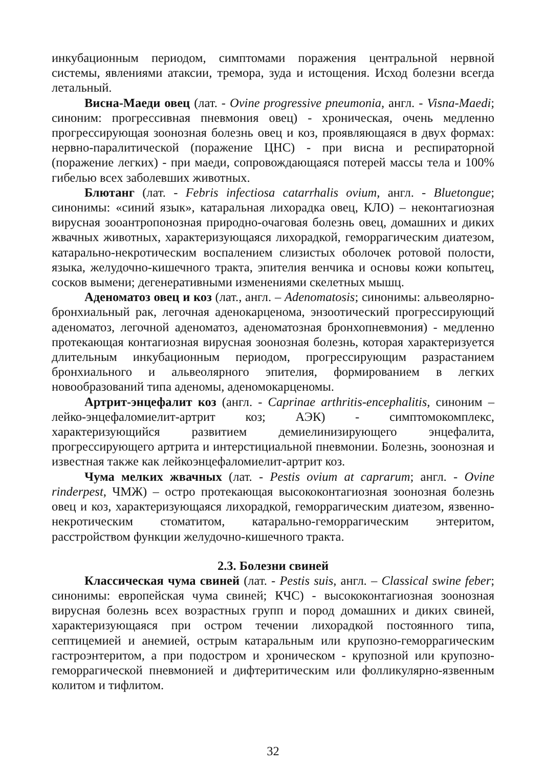инкубационным периодом, симптомами поражения центральной нервной системы, явлениями атаксии, тремора, зуда и истощения. Исход болезни всегда летальный.
Висна-Маеди овец (лат. - Ovine progressive pneumonia, англ. - Visna-Maedi; синоним: прогрессивная пневмония овец) - хроническая, очень медленно прогрессирующая зоонозная болезнь овец и коз, проявляющаяся в двух формах: нервно-паралитической (поражение ЦНС) - при висна и респираторной (поражение легких) - при маеди, сопровождающаяся потерей массы тела и 100% гибелью всех заболевших животных.
Блютанг (лат. - Febris infectiosa catarrhalis ovium, англ. - Bluetongue; синонимы: «синий язык», катаральная лихорадка овец, КЛО) – неконтагиозная вирусная зооантропонозная природно-очаговая болезнь овец, домашних и диких жвачных животных, характеризующаяся лихорадкой, геморрагическим диатезом, катарально-некротическим воспалением слизистых оболочек ротовой полости, языка, желудочно-кишечного тракта, эпителия венчика и основы кожи копытец, сосков вымени; дегенеративными изменениями скелетных мышц.
Аденоматоз овец и коз (лат., англ. – Adenomatosis; синонимы: альвеолярно-бронхиальный рак, легочная аденокарценома, энзоотический прогрессирующий аденоматоз, легочной аденоматоз, аденоматозная бронхопневмония) - медленно протекающая контагиозная вирусная зоонозная болезнь, которая характеризуется длительным инкубационным периодом, прогрессирующим разрастанием бронхиального и альвеолярного эпителия, формированием в легких новообразований типа аденомы, аденомокарценомы.
Артрит-энцефалит коз (англ. - Caprinae arthritis-encephalitis, синоним – лейко-энцефаломиелит-артрит коз; АЭК) - симптомокомплекс, характеризующийся развитием демиелинизирующего энцефалита, прогрессирующего артрита и интерстициальной пневмонии. Болезнь, зоонозная и известная также как лейкоэнцефаломиелит-артрит коз.
Чума мелких жвачных (лат. - Pestis ovium at caprarum; англ. - Ovine rinderpest, ЧМЖ) – остро протекающая высококонтагиозная зоонозная болезнь овец и коз, характеризующаяся лихорадкой, геморрагическим диатезом, язвенно-некротическим стоматитом, катарально-геморрагическим энтеритом, расстройством функции желудочно-кишечного тракта.
2.3. Болезни свиней
Классическая чума свиней (лат. - Pestis suis, англ. – Classical swine feber; синонимы: европейская чума свиней; КЧС) - высококонтагиозная зоонозная вирусная болезнь всех возрастных групп и пород домашних и диких свиней, характеризующаяся при остром течении лихорадкой постоянного типа, септицемией и анемией, острым катаральным или крупозно-геморрагическим гастроэнтеритом, а при подостром и хроническом - крупозной или крупозно-геморрагической пневмонией и дифтеритическим или фолликулярно-язвенным колитом и тифлитом.
32